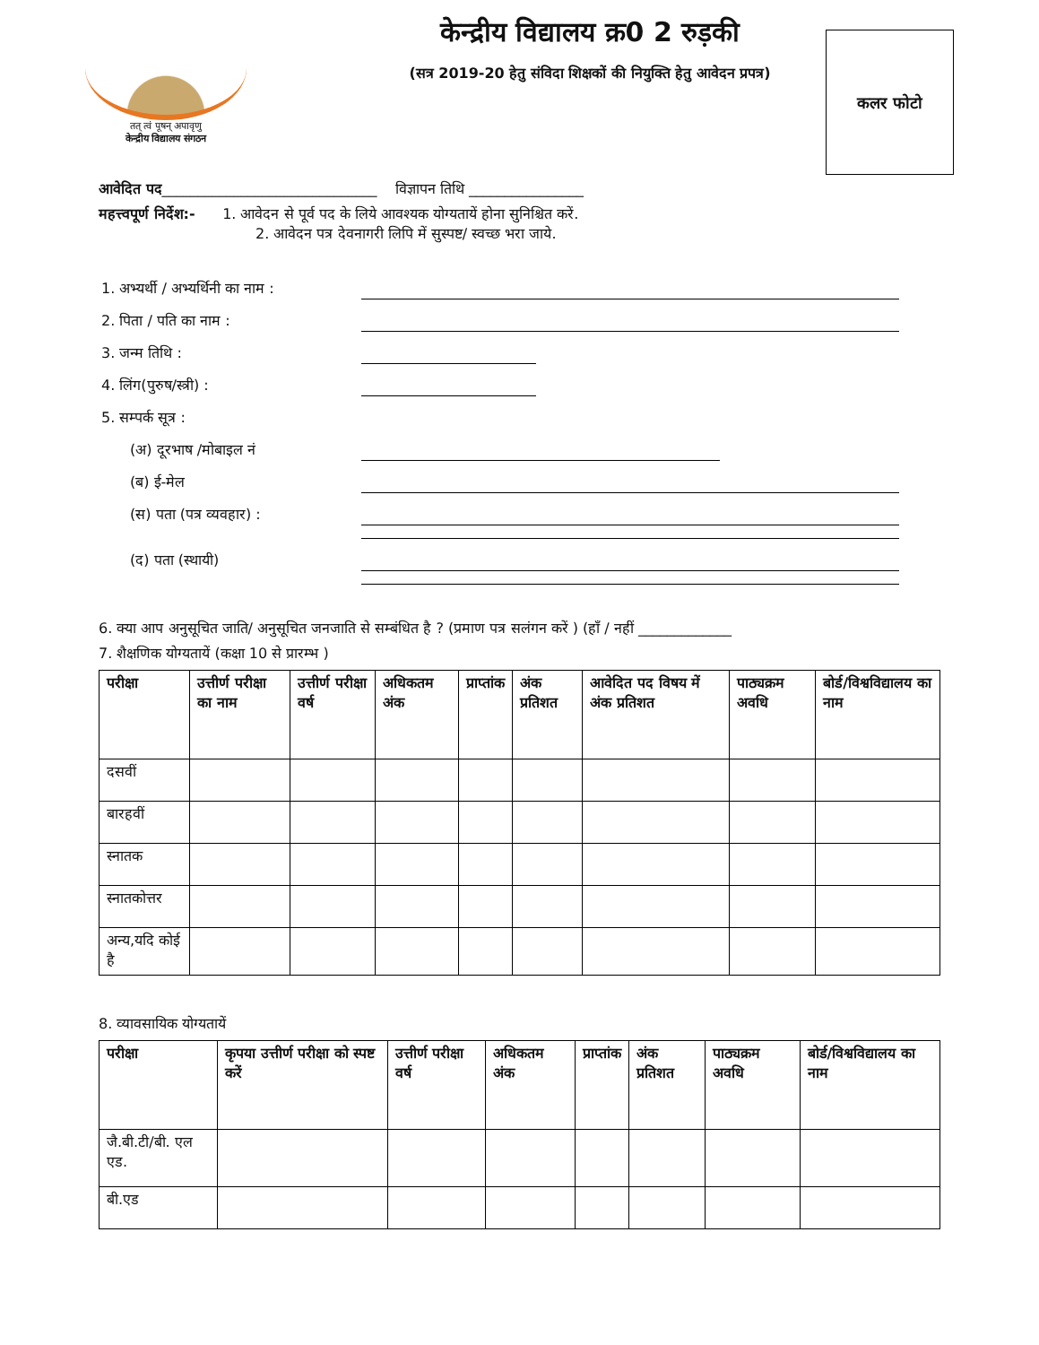तत् त्वं पूषन् अपावृणु
केन्द्रीय विद्यालय संगठन
केन्द्रीय विद्यालय क्र0 2 रुड़की
(सत्र 2019-20 हेतु संविदा शिक्षकों की नियुक्ति हेतु आवेदन प्रपत्र)
कलर फोटो
आवेदित पद______________________________ विज्ञापन तिथि ________________
महत्त्वपूर्ण निर्देश:- 1. आवेदन से पूर्व पद के लिये आवश्यक योग्यतायें होना सुनिश्चित करें.
2. आवेदन पत्र देवनागरी लिपि में सुस्पष्ट/ स्वच्छ भरा जाये.
1. अभ्यर्थी / अभ्यर्थिनी का नाम :
2. पिता / पति का नाम :
3. जन्म तिथि :
4. लिंग(पुरुष/स्त्री) :
5. सम्पर्क सूत्र :
(अ) दूरभाष /मोबाइल नं
(ब) ई-मेल
(स) पता (पत्र व्यवहार) :
(द) पता (स्थायी)
6. क्या आप अनुसूचित जाति/ अनुसूचित जनजाति से सम्बंधित है ? (प्रमाण पत्र सलंगन करें ) (हॉं / नहीं _____________
7. शैक्षणिक योग्यतायें (कक्षा 10 से प्रारम्भ )
| परीक्षा | उत्तीर्ण परीक्षा का नाम | उत्तीर्ण परीक्षा वर्ष | अधिकतम अंक | प्राप्तांक | अंक प्रतिशत | आवेदित पद विषय में अंक प्रतिशत | पाठ्यक्रम अवधि | बोर्ड/विश्वविद्यालय का नाम |
| --- | --- | --- | --- | --- | --- | --- | --- | --- |
| दसवीं | | | | | | | | |
| बारहवीं | | | | | | | | |
| स्नातक | | | | | | | | |
| स्नातकोत्तर | | | | | | | | |
| अन्य,यदि कोई है | | | | | | | | |
8. व्यावसायिक योग्यतायें
| परीक्षा | कृपया उत्तीर्ण परीक्षा को स्पष्ट करें | उत्तीर्ण परीक्षा वर्ष | अधिकतम अंक | प्राप्तांक | अंक प्रतिशत | पाठ्यक्रम अवधि | बोर्ड/विश्वविद्यालय का नाम |
| --- | --- | --- | --- | --- | --- | --- | --- |
| जै.बी.टी/बी. एल एड. | | | | | | | |
| बी.एड | | | | | | | |